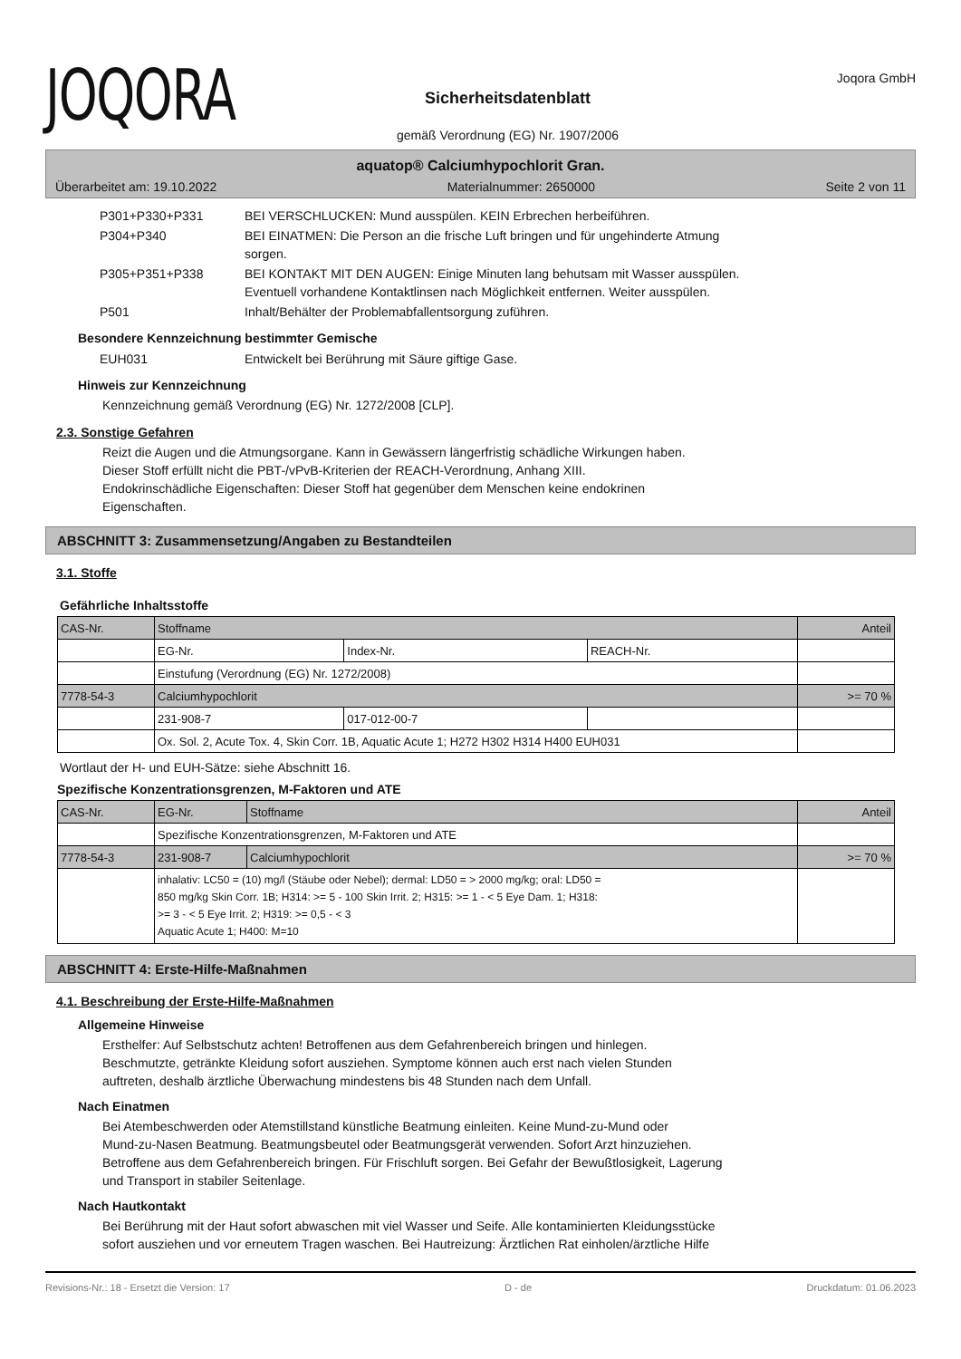JOQORA
Sicherheitsdatenblatt
gemäß Verordnung (EG) Nr. 1907/2006
Joqora GmbH
aquatop® Calciumhypochlorit Gran.
Überarbeitet am: 19.10.2022 Materialnummer: 2650000 Seite 2 von 11
| P301+P330+P331 | BEI VERSCHLUCKEN: Mund ausspülen. KEIN Erbrechen herbeiführen. |
| P304+P340 | BEI EINATMEN: Die Person an die frische Luft bringen und für ungehinderte Atmung sorgen. |
| P305+P351+P338 | BEI KONTAKT MIT DEN AUGEN: Einige Minuten lang behutsam mit Wasser ausspülen. Eventuell vorhandene Kontaktlinsen nach Möglichkeit entfernen. Weiter ausspülen. |
| P501 | Inhalt/Behälter der Problemabfallentsorgung zuführen. |
Besondere Kennzeichnung bestimmter Gemische
| EUH031 | Entwickelt bei Berührung mit Säure giftige Gase. |
Hinweis zur Kennzeichnung
Kennzeichnung gemäß Verordnung (EG) Nr. 1272/2008 [CLP].
2.3. Sonstige Gefahren
Reizt die Augen und die Atmungsorgane. Kann in Gewässern längerfristig schädliche Wirkungen haben.
Dieser Stoff erfüllt nicht die PBT-/vPvB-Kriterien der REACH-Verordnung, Anhang XIII.
Endokrinschädliche Eigenschaften: Dieser Stoff hat gegenüber dem Menschen keine endokrinen
Eigenschaften.
ABSCHNITT 3: Zusammensetzung/Angaben zu Bestandteilen
3.1. Stoffe
Gefährliche Inhaltsstoffe
| CAS-Nr. | Stoffname | | | Anteil |
| | EG-Nr. | Index-Nr. | REACH-Nr. | |
| | Einstufung (Verordnung (EG) Nr. 1272/2008) | | | |
| 7778-54-3 | Calciumhypochlorit | | | >= 70 % |
| | 231-908-7 | 017-012-00-7 | | |
| | Ox. Sol. 2, Acute Tox. 4, Skin Corr. 1B, Aquatic Acute 1; H272 H302 H314 H400 EUH031 | | | |
Wortlaut der H- und EUH-Sätze: siehe Abschnitt 16.
Spezifische Konzentrationsgrenzen, M-Faktoren und ATE
| CAS-Nr. | EG-Nr. | Stoffname | Anteil |
| | Spezifische Konzentrationsgrenzen, M-Faktoren und ATE | | |
| 7778-54-3 | 231-908-7 | Calciumhypochlorit | >= 70 % |
| | inhalativ: LC50 = (10) mg/l (Stäube oder Nebel); dermal: LD50 = > 2000 mg/kg; oral: LD50 = 850 mg/kg Skin Corr. 1B; H314: >= 5 - 100 Skin Irrit. 2; H315: >= 1 - < 5 Eye Dam. 1; H318: >= 3 - < 5 Eye Irrit. 2; H319: >= 0,5 - < 3 Aquatic Acute 1; H400: M=10 | | |
ABSCHNITT 4: Erste-Hilfe-Maßnahmen
4.1. Beschreibung der Erste-Hilfe-Maßnahmen
Allgemeine Hinweise
Ersthelfer: Auf Selbstschutz achten! Betroffenen aus dem Gefahrenbereich bringen und hinlegen.
Beschmutzte, getränkte Kleidung sofort ausziehen. Symptome können auch erst nach vielen Stunden
auftreten, deshalb ärztliche Überwachung mindestens bis 48 Stunden nach dem Unfall.
Nach Einatmen
Bei Atembeschwerden oder Atemstillstand künstliche Beatmung einleiten. Keine Mund-zu-Mund oder
Mund-zu-Nasen Beatmung. Beatmungsbeutel oder Beatmungsgerät verwenden. Sofort Arzt hinzuziehen.
Betroffene aus dem Gefahrenbereich bringen. Für Frischluft sorgen. Bei Gefahr der Bewußtlosigkeit, Lagerung
und Transport in stabiler Seitenlage.
Nach Hautkontakt
Bei Berührung mit der Haut sofort abwaschen mit viel Wasser und Seife. Alle kontaminierten Kleidungsstücke
sofort ausziehen und vor erneutem Tragen waschen. Bei Hautreizung: Ärztlichen Rat einholen/ärztliche Hilfe
Revisions-Nr.: 18 - Ersetzt die Version: 17 D - de Druckdatum: 01.06.2023